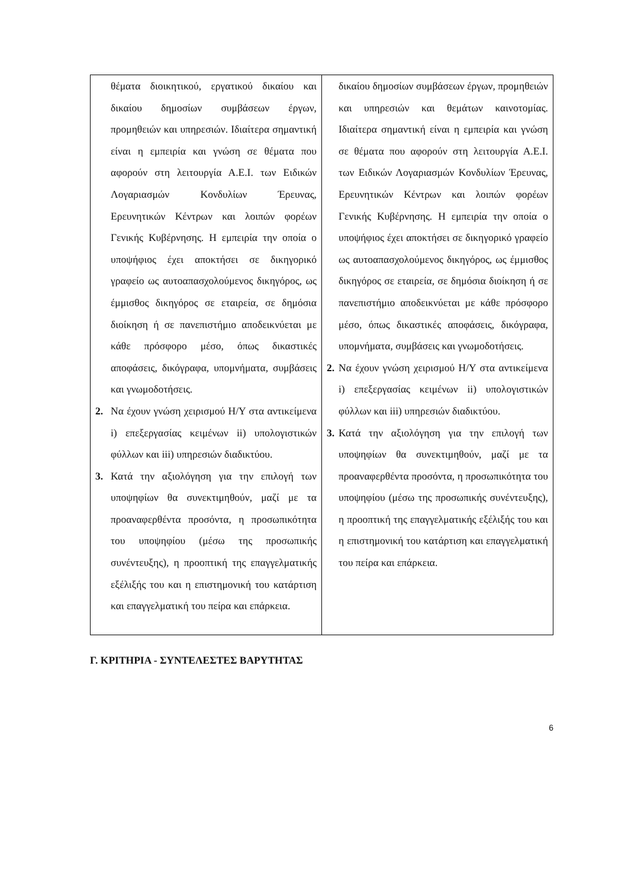| θέματα διοικητικού, εργατικού δικαίου και δικαίου δημοσίων συμβάσεων έργων, προμηθειών και υπηρεσιών. Ιδιαίτερα σημαντική είναι η εμπειρία και γνώση σε θέματα που αφορούν στη λειτουργία Α.Ε.Ι. των Ειδικών Λογαριασμών Κονδυλίων Έρευνας, Ερευνητικών Κέντρων και λοιπών φορέων Γενικής Κυβέρνησης. Η εμπειρία την οποία ο υποψήφιος έχει αποκτήσει σε δικηγορικό γραφείο ως αυτοαπασχολούμενος δικηγόρος, ως έμμισθος δικηγόρος σε εταιρεία, σε δημόσια διοίκηση ή σε πανεπιστήμιο αποδεικνύεται με κάθε πρόσφορο μέσο, όπως δικαστικές αποφάσεις, δικόγραφα, υπομνήματα, συμβάσεις και γνωμοδοτήσεις. 2. Να έχουν γνώση χειρισμού Η/Υ στα αντικείμενα i) επεξεργασίας κειμένων ii) υπολογιστικών φύλλων και iii) υπηρεσιών διαδικτύου. 3. Κατά την αξιολόγηση για την επιλογή των υποψηφίων θα συνεκτιμηθούν, μαζί με τα προαναφερθέντα προσόντα, η προσωπικότητα του υποψηφίου (μέσω της προσωπικής συνέντευξης), η προοπτική της επαγγελματικής εξέλιξής του και η επιστημονική του κατάρτιση και επαγγελματική του πείρα και επάρκεια. | δικαίου δημοσίων συμβάσεων έργων, προμηθειών και υπηρεσιών και θεμάτων καινοτομίας. Ιδιαίτερα σημαντική είναι η εμπειρία και γνώση σε θέματα που αφορούν στη λειτουργία Α.Ε.Ι. των Ειδικών Λογαριασμών Κονδυλίων Έρευνας, Ερευνητικών Κέντρων και λοιπών φορέων Γενικής Κυβέρνησης. Η εμπειρία την οποία ο υποψήφιος έχει αποκτήσει σε δικηγορικό γραφείο ως αυτοαπασχολούμενος δικηγόρος, ως έμμισθος δικηγόρος σε εταιρεία, σε δημόσια διοίκηση ή σε πανεπιστήμιο αποδεικνύεται με κάθε πρόσφορο μέσο, όπως δικαστικές αποφάσεις, δικόγραφα, υπομνήματα, συμβάσεις και γνωμοδοτήσεις. 2. Να έχουν γνώση χειρισμού Η/Υ στα αντικείμενα i) επεξεργασίας κειμένων ii) υπολογιστικών φύλλων και iii) υπηρεσιών διαδικτύου. 3. Κατά την αξιολόγηση για την επιλογή των υποψηφίων θα συνεκτιμηθούν, μαζί με τα προαναφερθέντα προσόντα, η προσωπικότητα του υποψηφίου (μέσω της προσωπικής συνέντευξης), η προοπτική της επαγγελματικής εξέλιξής του και η επιστημονική του κατάρτιση και επαγγελματική του πείρα και επάρκεια. |
Γ. ΚΡΙΤΗΡΙΑ - ΣΥΝΤΕΛΕΣΤΕΣ ΒΑΡΥΤΗΤΑΣ
6